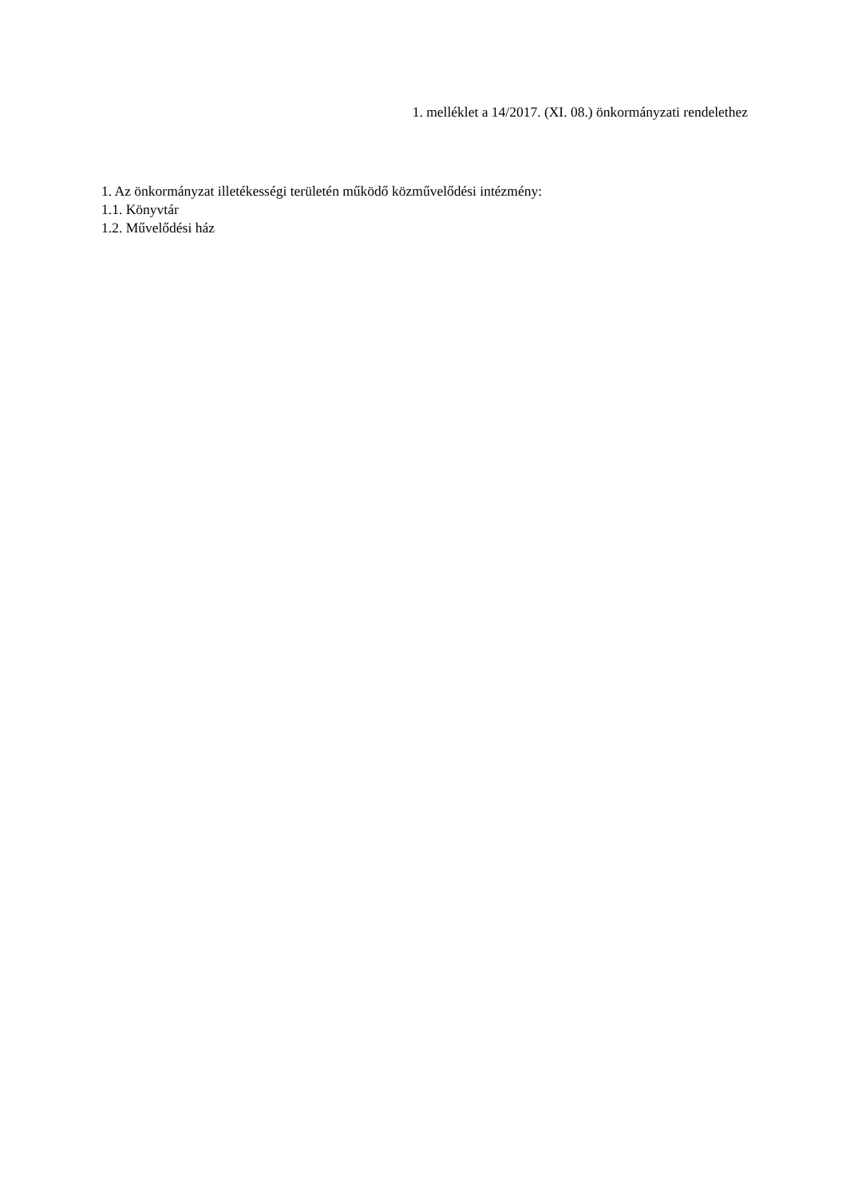1. melléklet a 14/2017. (XI. 08.) önkormányzati rendelethez
1. Az önkormányzat illetékességi területén működő közművelődési intézmény:
1.1. Könyvtár
1.2. Művelődési ház